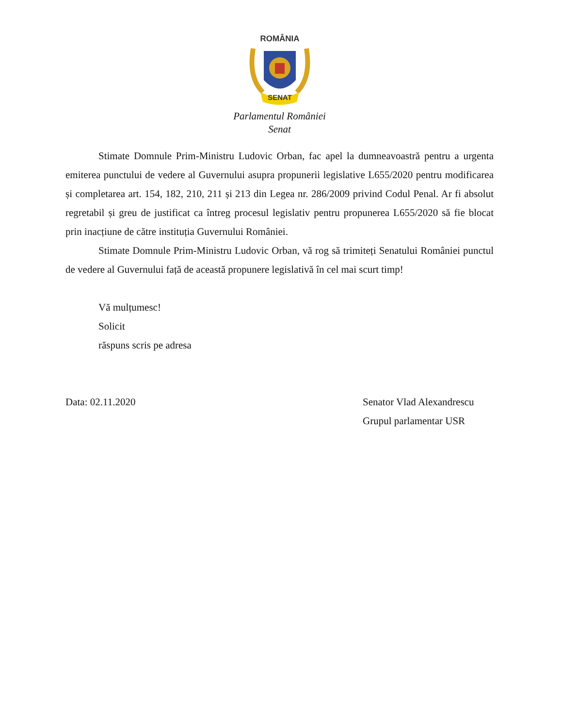ROMÂNIA
SENAT
Parlamentul României
Senat
Stimate Domnule Prim-Ministru Ludovic Orban, fac apel la dumneavoastră pentru a urgenta emiterea punctului de vedere al Guvernului asupra propunerii legislative L655/2020 pentru modificarea și completarea art. 154, 182, 210, 211 și 213 din Legea nr. 286/2009 privind Codul Penal. Ar fi absolut regretabil și greu de justificat ca întreg procesul legislativ pentru propunerea L655/2020 să fie blocat prin inacțiune de către instituția Guvernului României.
Stimate Domnule Prim-Ministru Ludovic Orban, vă rog să trimiteți Senatului României punctul de vedere al Guvernului față de această propunere legislativă în cel mai scurt timp!
Vă mulțumesc!
Solicit
răspuns scris pe adresa
Data: 02.11.2020 Senator Vlad Alexandrescu
Grupul parlamentar USR